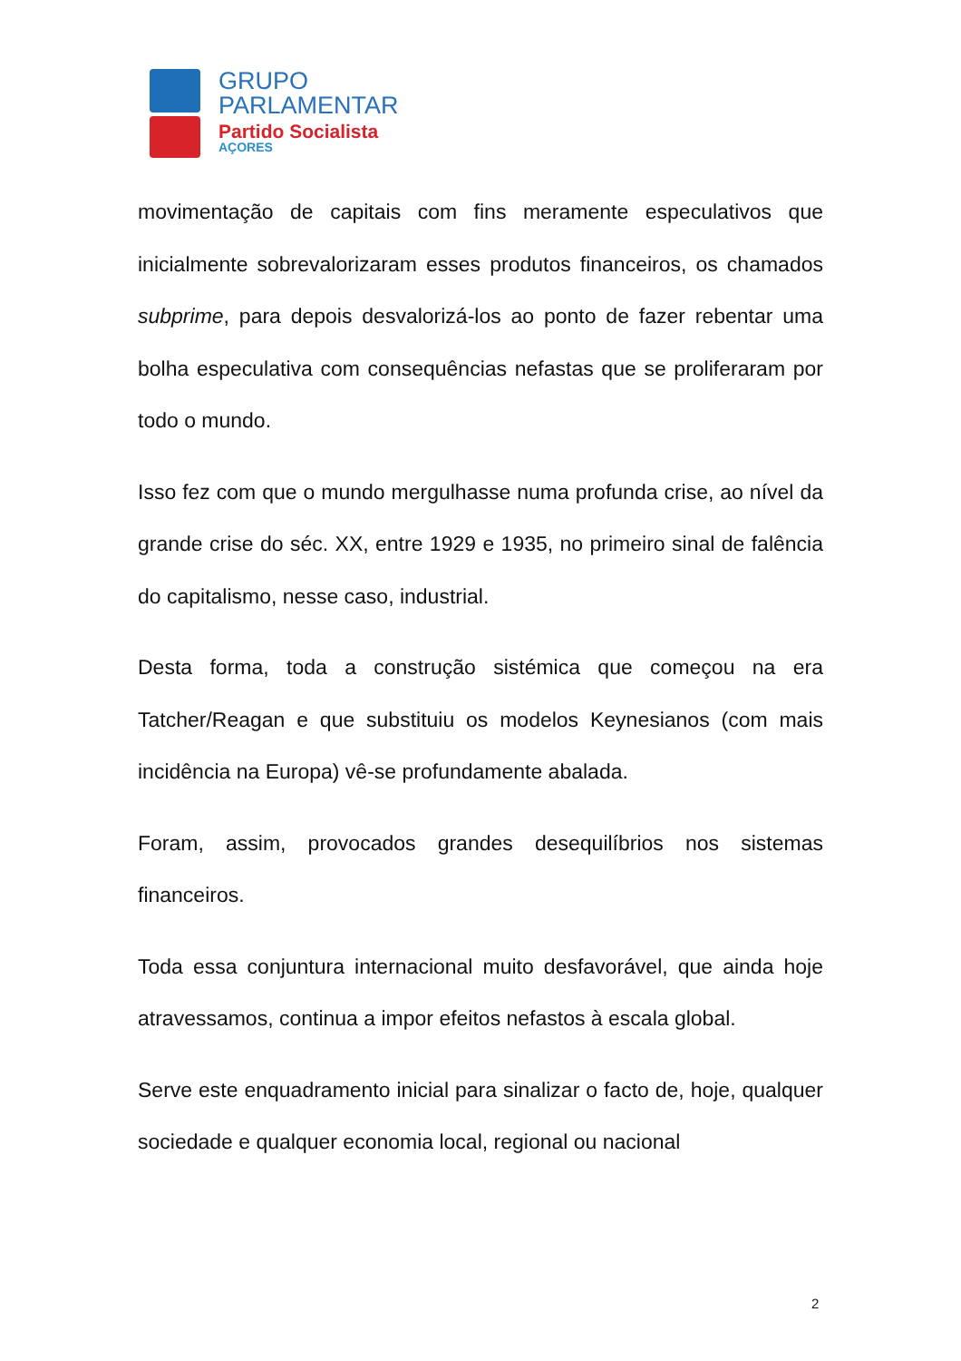GRUPO
PARLAMENTAR
Partido Socialista
AÇORES
movimentação de capitais com fins meramente especulativos que inicialmente sobrevalorizaram esses produtos financeiros, os chamados subprime, para depois desvalorizá-los ao ponto de fazer rebentar uma bolha especulativa com consequências nefastas que se proliferaram por todo o mundo.
Isso fez com que o mundo mergulhasse numa profunda crise, ao nível da grande crise do séc. XX, entre 1929 e 1935, no primeiro sinal de falência do capitalismo, nesse caso, industrial.
Desta forma, toda a construção sistémica que começou na era Tatcher/Reagan e que substituiu os modelos Keynesianos (com mais incidência na Europa) vê-se profundamente abalada.
Foram, assim, provocados grandes desequilíbrios nos sistemas financeiros.
Toda essa conjuntura internacional muito desfavorável, que ainda hoje atravessamos, continua a impor efeitos nefastos à escala global.
Serve este enquadramento inicial para sinalizar o facto de, hoje, qualquer sociedade e qualquer economia local, regional ou nacional
2